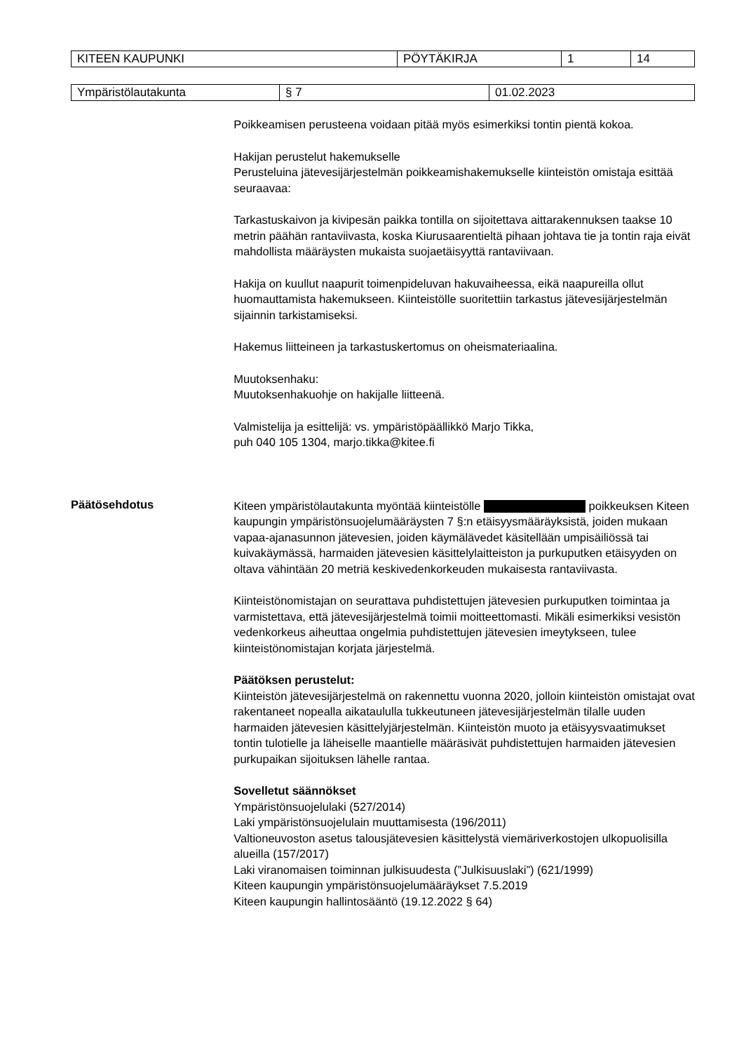| KITEEN KAUPUNKI | PÖYTÄKIRJA | 1 | 14 |
| Ympäristölautakunta | § 7 | 01.02.2023 |
Poikkeamisen perusteena voidaan pitää myös esimerkiksi tontin pientä kokoa.
Hakijan perustelut hakemukselle
Perusteluina jätevesijärjestelmän poikkeamishakemukselle kiinteistön omistaja esittää seuraavaa:
Tarkastuskaivon ja kivipesän paikka tontilla on sijoitettava aittarakennuksen taakse 10 metrin päähän rantaviivasta, koska Kiurusaarentieltä pihaan johtava tie ja tontin raja eivät mahdollista määräysten mukaista suojaetäisyyttä rantaviivaan.
Hakija on kuullut naapurit toimenpideluvan hakuvaiheessa, eikä naapureilla ollut huomauttamista hakemukseen. Kiinteistölle suoritettiin tarkastus jätevesijärjestelmän sijainnin tarkistamiseksi.
Hakemus liitteineen ja tarkastuskertomus on oheismateriaalina.
Muutoksenhaku:
Muutoksenhakuohje on hakijalle liitteenä.
Valmistelija ja esittelijä: vs. ympäristöpäällikkö Marjo Tikka,
puh 040 105 1304, marjo.tikka@kitee.fi
Päätösehdotus
Kiteen ympäristölautakunta myöntää kiinteistölle poikkeuksen Kiteen kaupungin ympäristönsuojelumääräysten 7 §:n etäisyysmääräyksistä, joiden mukaan vapaa-ajanasunnon jätevesien, joiden käymälävedet käsitellään umpisäiliössä tai kuivakäymässä, harmaiden jätevesien käsittelylaitteiston ja purkuputken etäisyyden on oltava vähintään 20 metriä keskivedenkorkeuden mukaisesta rantaviivasta.
Kiinteistönomistajan on seurattava puhdistettujen jätevesien purkuputken toimintaa ja varmistettava, että jätevesijärjestelmä toimii moitteettomasti. Mikäli esimerkiksi vesistön vedenkorkeus aiheuttaa ongelmia puhdistettujen jätevesien imeytykseen, tulee kiinteistönomistajan korjata järjestelmä.
Päätöksen perustelut:
Kiinteistön jätevesijärjestelmä on rakennettu vuonna 2020, jolloin kiinteistön omistajat ovat rakentaneet nopealla aikataululla tukkeutuneen jätevesijärjestelmän tilalle uuden harmaiden jätevesien käsittelyjärjestelmän. Kiinteistön muoto ja etäisyysvaatimukset tontin tulotielle ja läheiselle maantielle määräsivät puhdistettujen harmaiden jätevesien purkupaikan sijoituksen lähelle rantaa.
Sovelletut säännökset
Ympäristönsuojelulaki (527/2014)
Laki ympäristönsuojelulain muuttamisesta (196/2011)
Valtioneuvoston asetus talousjätevesien käsittelystä viemäriverkostojen ulkopuolisilla alueilla (157/2017)
Laki viranomaisen toiminnan julkisuudesta (”Julkisuuslaki”) (621/1999)
Kiteen kaupungin ympäristönsuojelumääräykset 7.5.2019
Kiteen kaupungin hallintosääntö (19.12.2022 § 64)